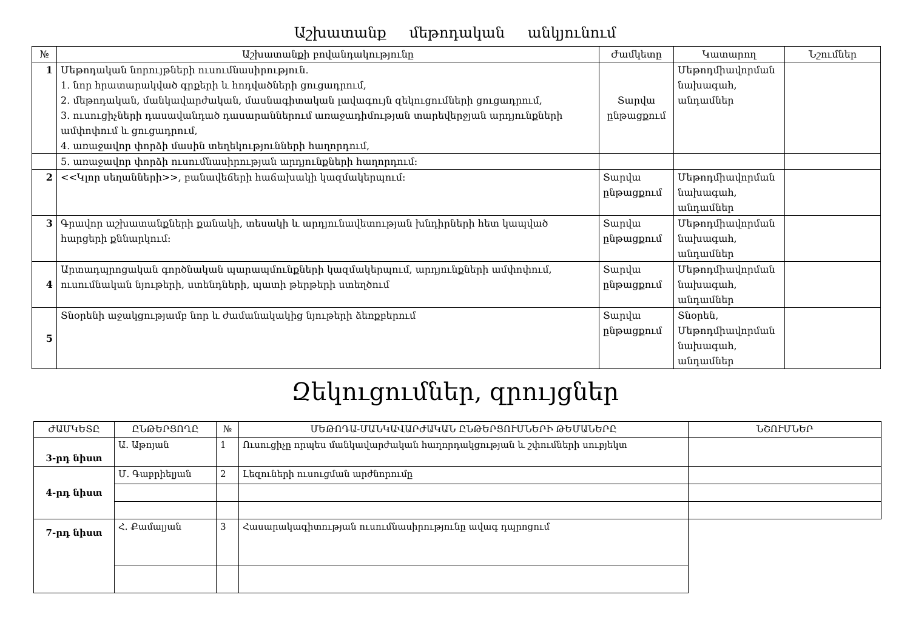Աշխատանք մեթոդական անկյունում
| № | Աշխատանքի բովանդակությունը | Ժամկետը | Կատարող | Նշումներ |
| --- | --- | --- | --- | --- |
| 1 | Մեթոդական նորույթների ուսումնասիրություն. 1. նոր հրատարակված գրքերի և հոդվածների ցուցադրում, 2. մեթոդական, մանկավարժական, մասնագիտական լավագույն զեկուցումների ցուցադրում, 3. ուսուցիչների դասավանդած դասարաններում առաջադիմության տարեվերջյան արդյունքների ամփոփում և ցուցադրում, 4. առաջավոր փորձի մասին տեղեկությունների հաղորդում, | Տարվա ընթացքում | Մեթոդմիավորման նախագահ, անդամներ | |
| | 5. առաջավոր փորձի ուսումնասիրության արդյունքների հաղորդում: | | | |
| 2 | <<Կլոր սեղանների>>, բանավեճերի հաճախակի կազմակերպում: | Տարվա ընթացքում | Մեթոդմիավորման նախագահ, անդամներ | |
| 3 | Գրավոր աշխատանքների քանակի, տեսակի և արդյունավետության խնդիրների հետ կապված հարցերի քննարկում: | Տարվա ընթացքում | Մեթոդմիավորման նախագահ, անդամներ | |
| 4 | Արտադպրոցական գործնական պարապմունքների կազմակերպում, արդյունքների ամփոփում, ուսումնական նյութերի, ստենդների, պատի թերթերի ստեղծում | Տարվա ընթացքում | Մեթոդմիավորման նախագահ, անդամներ | |
| 5 | Տնօրենի աջակցությամբ նոր և ժամանակակից նյութերի ձեռքբերում | Տարվա ընթացքում | Տնօրեն, Մեթոդմիավորման նախագահ, անդամներ | |
Զեկուցումներ, զրույցներ
| ԺԱՄԿԵՏԸ | ԸՆԹԵՐՑՈՂԸ | № | ՄԵԹՈԴԱ-ՄԱՆԿԱՎԱՐԺԱԿԱՆ ԸՆԹԵՐՑՈՒՄՆԵՐԻ ԹԵՄԱՆԵՐԸ | ՆՇՈՒՄՆԵՐ |
| --- | --- | --- | --- | --- |
| 3-րդ նիստ | Ա. Աթոյան | 1 | Ուսուցիչը որպես մանկավարժական հաղորդակցության և շփումների սուբյեկտ | |
| 4-րդ նիստ | Մ. Գաբրիելյան | 2 | Լեզուների ուսուցման արժնորումը | |
| 7-րդ նիստ | Հ. Քամալյան | 3 | Հասարակագիտության ուսումնասիրությունը ավագ դպրոցում | |